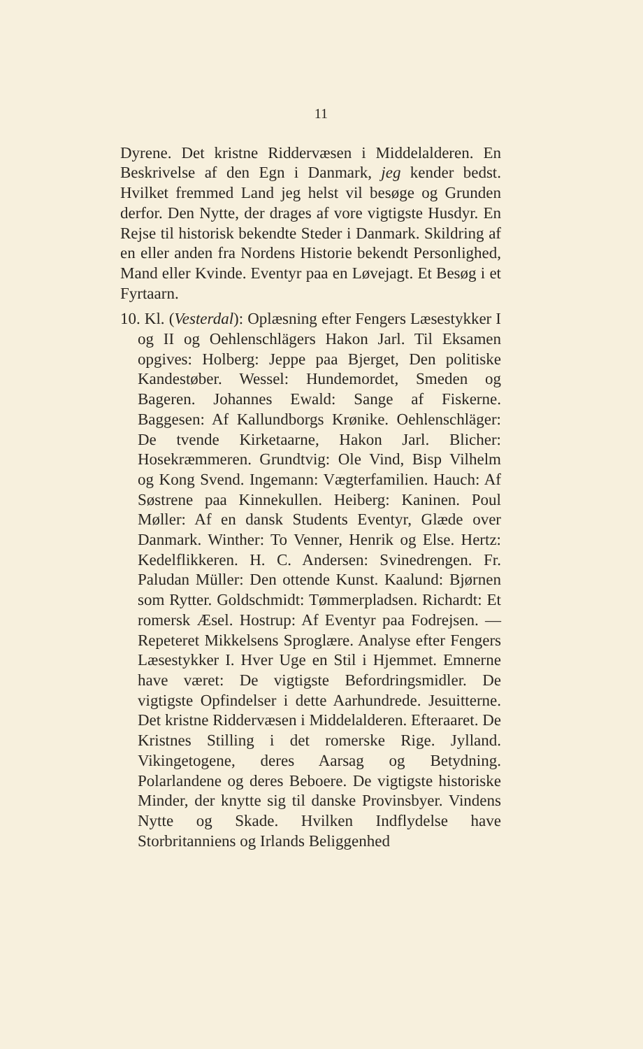11
Dyrene. Det kristne Riddervæsen i Middelalderen. En Beskrivelse af den Egn i Danmark, jeg kender bedst. Hvilket fremmed Land jeg helst vil besøge og Grunden derfor. Den Nytte, der drages af vore vigtigste Husdyr. En Rejse til historisk bekendte Steder i Danmark. Skildring af en eller anden fra Nordens Historie bekendt Personlighed, Mand eller Kvinde. Eventyr paa en Løvejagt. Et Besøg i et Fyrtaarn.
10. Kl. (Vesterdal): Oplæsning efter Fengers Læsestykker I og II og Oehlenschlägers Hakon Jarl. Til Eksamen opgives: Holberg: Jeppe paa Bjerget, Den politiske Kandestøber. Wessel: Hundemordet, Smeden og Bageren. Johannes Ewald: Sange af Fiskerne. Baggesen: Af Kallundborgs Krønike. Oehlenschläger: De tvende Kirketaarne, Hakon Jarl. Blicher: Hosekræmmeren. Grundtvig: Ole Vind, Bisp Vilhelm og Kong Svend. Ingemann: Vægterfamilien. Hauch: Af Søstrene paa Kinnekullen. Heiberg: Kaninen. Poul Møller: Af en dansk Students Eventyr, Glæde over Danmark. Winther: To Venner, Henrik og Else. Hertz: Kedelflikkeren. H. C. Andersen: Svinedrengen. Fr. Paludan Müller: Den ottende Kunst. Kaalund: Bjørnen som Rytter. Goldschmidt: Tømmerpladsen. Richardt: Et romersk Æsel. Hostrup: Af Eventyr paa Fodrejsen. — Repeteret Mikkelsens Sproglære. Analyse efter Fengers Læsestykker I. Hver Uge en Stil i Hjemmet. Emnerne have været: De vigtigste Befordringsmidler. De vigtigste Opfindelser i dette Aarhundrede. Jesuitterne. Det kristne Riddervæsen i Middelalderen. Efteraaret. De Kristnes Stilling i det romerske Rige. Jylland. Vikingetogene, deres Aarsag og Betydning. Polarlandene og deres Beboere. De vigtigste historiske Minder, der knytte sig til danske Provinsbyer. Vindens Nytte og Skade. Hvilken Indflydelse have Storbritanniens og Irlands Beliggenhed